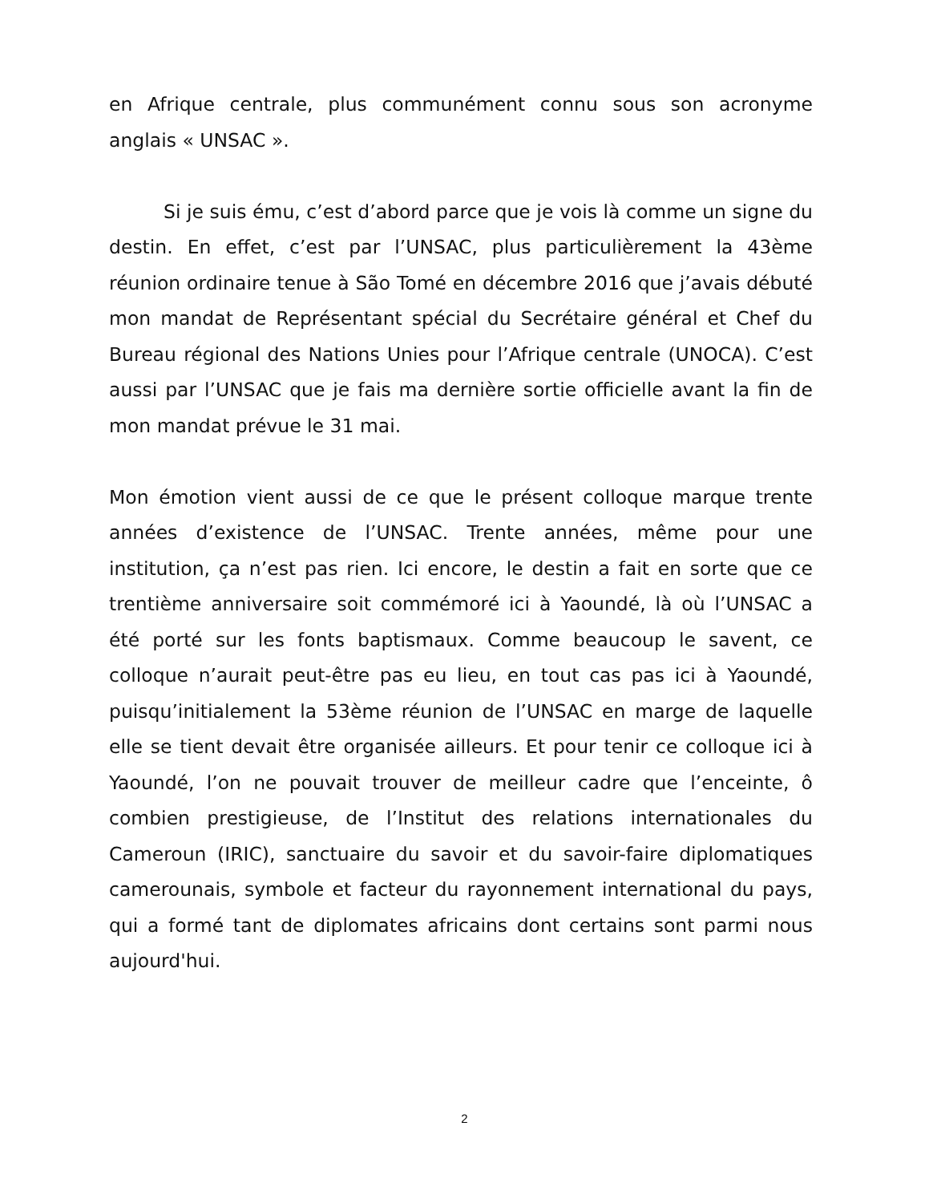en Afrique centrale, plus communément connu sous son acronyme anglais « UNSAC ».
Si je suis ému, c’est d’abord parce que je vois là comme un signe du destin. En effet, c’est par l’UNSAC, plus particulièrement la 43ème réunion ordinaire tenue à São Tomé en décembre 2016 que j’avais débuté mon mandat de Représentant spécial du Secrétaire général et Chef du Bureau régional des Nations Unies pour l’Afrique centrale (UNOCA). C’est aussi par l’UNSAC que je fais ma dernière sortie officielle avant la fin de mon mandat prévue le 31 mai.
Mon émotion vient aussi de ce que le présent colloque marque trente années d’existence de l’UNSAC. Trente années, même pour une institution, ça n’est pas rien. Ici encore, le destin a fait en sorte que ce trentième anniversaire soit commémoré ici à Yaoundé, là où l’UNSAC a été porté sur les fonts baptismaux. Comme beaucoup le savent, ce colloque n’aurait peut-être pas eu lieu, en tout cas pas ici à Yaoundé, puisqu’initialement la 53ème réunion de l’UNSAC en marge de laquelle elle se tient devait être organisée ailleurs. Et pour tenir ce colloque ici à Yaoundé, l’on ne pouvait trouver de meilleur cadre que l’enceinte, ô combien prestigieuse, de l’Institut des relations internationales du Cameroun (IRIC), sanctuaire du savoir et du savoir-faire diplomatiques camerounais, symbole et facteur du rayonnement international du pays, qui a formé tant de diplomates africains dont certains sont parmi nous aujourd'hui.
2